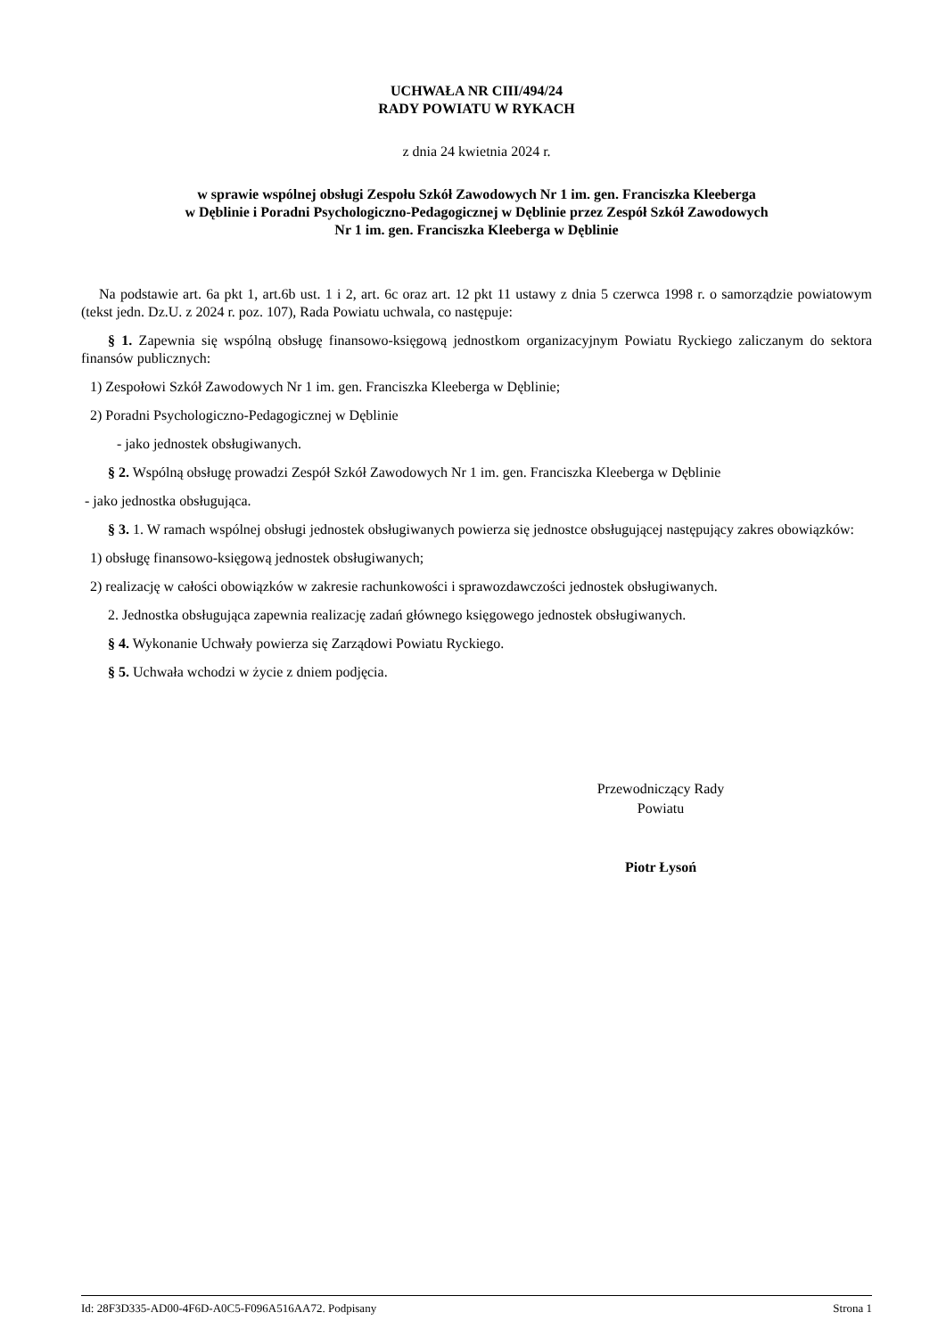UCHWAŁA NR CIII/494/24
RADY POWIATU W RYKACH
z dnia 24 kwietnia 2024 r.
w sprawie wspólnej obsługi Zespołu Szkół Zawodowych Nr 1 im. gen. Franciszka Kleeberga
w Dęblinie i Poradni Psychologiczno-Pedagogicznej w Dęblinie przez Zespół Szkół Zawodowych
Nr 1 im. gen. Franciszka Kleeberga w Dęblinie
Na podstawie art. 6a pkt 1, art.6b ust. 1 i 2, art. 6c oraz art. 12 pkt 11 ustawy z dnia 5 czerwca 1998 r. o samorządzie powiatowym (tekst jedn. Dz.U. z 2024 r. poz. 107), Rada Powiatu uchwala, co następuje:
§ 1. Zapewnia się wspólną obsługę finansowo-księgową jednostkom organizacyjnym Powiatu Ryckiego zaliczanym do sektora finansów publicznych:
1) Zespołowi Szkół Zawodowych Nr 1 im. gen. Franciszka Kleeberga w Dęblinie;
2) Poradni Psychologiczno-Pedagogicznej w Dęblinie
- jako jednostek obsługiwanych.
§ 2. Wspólną obsługę prowadzi Zespół Szkół Zawodowych Nr 1 im. gen. Franciszka Kleeberga w Dęblinie
- jako jednostka obsługująca.
§ 3. 1. W ramach wspólnej obsługi jednostek obsługiwanych powierza się jednostce obsługującej następujący zakres obowiązków:
1) obsługę finansowo-księgową jednostek obsługiwanych;
2) realizację w całości obowiązków w zakresie rachunkowości i sprawozdawczości jednostek obsługiwanych.
2. Jednostka obsługująca zapewnia realizację zadań głównego księgowego jednostek obsługiwanych.
§ 4. Wykonanie Uchwały powierza się Zarządowi Powiatu Ryckiego.
§ 5. Uchwała wchodzi w życie z dniem podjęcia.
Przewodniczący Rady
Powiatu
Piotr Łysoń
Id: 28F3D335-AD00-4F6D-A0C5-F096A516AA72. Podpisany Strona 1